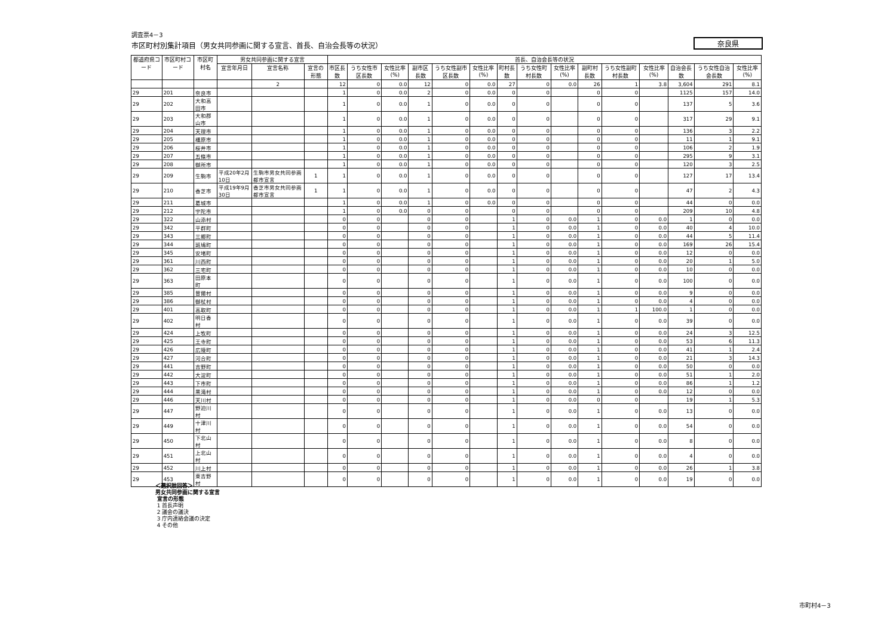調査票4－3
市区町村別集計項目（男女共同参画に関する宣言、首長、自治会長等の状況）
奈良県
| 都道府県コード | 市区町村コード | 市区町村名 | 男女共同参画に関する宣言 | | | 首長、自治会長等の状況 | | | | | | | | | | | | | | |
| --- | --- | --- | --- | --- | --- | --- | --- | --- | --- | --- | --- | --- | --- | --- | --- | --- | --- | --- | --- | --- |
| | | | 宣言年月日 | 宣言名称 | 宣言の形態 | 市区長数 | うち女性市区長数 | 女性比率(%) | 副市区長数 | うち女性副市区長数 | 女性比率(%) | 町村長数 | うち女性町村長数 | 女性比率(%) | 副町村長数 | うち女性副町村長数 | 女性比率(%) | 自治会長数 | うち女性自治会長数 | 女性比率(%) |
| | | | | 2 | | 12 | 0 | 0.0 | 12 | 0 | 0.0 | 27 | 0 | 0.0 | 26 | 1 | 3.8 | 3,604 | 291 | 8.1 |
| 29 | 201 | 奈良市 | | | | 1 | 0 | 0.0 | 2 | 0 | 0.0 | 0 | 0 | | 0 | 0 | | 1125 | 157 | 14.0 |
| 29 | 202 | 大和高田市 | | | | 1 | 0 | 0.0 | 1 | 0 | 0.0 | 0 | 0 | | 0 | 0 | | 137 | 5 | 3.6 |
| 29 | 203 | 大和郡山市 | | | | 1 | 0 | 0.0 | 1 | 0 | 0.0 | 0 | 0 | | 0 | 0 | | 317 | 29 | 9.1 |
| 29 | 204 | 天理市 | | | | 1 | 0 | 0.0 | 1 | 0 | 0.0 | 0 | 0 | | 0 | 0 | | 136 | 3 | 2.2 |
| 29 | 205 | 橿原市 | | | | 1 | 0 | 0.0 | 1 | 0 | 0.0 | 0 | 0 | | 0 | 0 | | 11 | 1 | 9.1 |
| 29 | 206 | 桜井市 | | | | 1 | 0 | 0.0 | 1 | 0 | 0.0 | 0 | 0 | | 0 | 0 | | 106 | 2 | 1.9 |
| 29 | 207 | 五條市 | | | | 1 | 0 | 0.0 | 1 | 0 | 0.0 | 0 | 0 | | 0 | 0 | | 295 | 9 | 3.1 |
| 29 | 208 | 御所市 | | | | 1 | 0 | 0.0 | 1 | 0 | 0.0 | 0 | 0 | | 0 | 0 | | 120 | 3 | 2.5 |
| 29 | 209 | 生駒市 | 平成20年2月10日 | 生駒市男女共同参画都市宣言 | 1 | 1 | 0 | 0.0 | 1 | 0 | 0.0 | 0 | 0 | | 0 | 0 | | 127 | 17 | 13.4 |
| 29 | 210 | 香芝市 | 平成19年9月30日 | 香芝市男女共同参画都市宣言 | 1 | 1 | 0 | 0.0 | 1 | 0 | 0.0 | 0 | 0 | | 0 | 0 | | 47 | 2 | 4.3 |
| 29 | 211 | 葛城市 | | | | 1 | 0 | 0.0 | 1 | 0 | 0.0 | 0 | 0 | | 0 | 0 | | 44 | 0 | 0.0 |
| 29 | 212 | 宇陀市 | | | | 1 | 0 | 0.0 | 0 | 0 | | 0 | 0 | | 0 | 0 | | 209 | 10 | 4.8 |
| 29 | 322 | 山添村 | | | | 0 | 0 | | 0 | 0 | | 1 | 0 | 0.0 | 1 | 0 | 0.0 | 1 | 0 | 0.0 |
| 29 | 342 | 平群町 | | | | 0 | 0 | | 0 | 0 | | 1 | 0 | 0.0 | 1 | 0 | 0.0 | 40 | 4 | 10.0 |
| 29 | 343 | 三郷町 | | | | 0 | 0 | | 0 | 0 | | 1 | 0 | 0.0 | 1 | 0 | 0.0 | 44 | 5 | 11.4 |
| 29 | 344 | 斑鳩町 | | | | 0 | 0 | | 0 | 0 | | 1 | 0 | 0.0 | 1 | 0 | 0.0 | 169 | 26 | 15.4 |
| 29 | 345 | 安堵町 | | | | 0 | 0 | | 0 | 0 | | 1 | 0 | 0.0 | 1 | 0 | 0.0 | 12 | 0 | 0.0 |
| 29 | 361 | 川西町 | | | | 0 | 0 | | 0 | 0 | | 1 | 0 | 0.0 | 1 | 0 | 0.0 | 20 | 1 | 5.0 |
| 29 | 362 | 三宅町 | | | | 0 | 0 | | 0 | 0 | | 1 | 0 | 0.0 | 1 | 0 | 0.0 | 10 | 0 | 0.0 |
| 29 | 363 | 田原本町 | | | | 0 | 0 | | 0 | 0 | | 1 | 0 | 0.0 | 1 | 0 | 0.0 | 100 | 0 | 0.0 |
| 29 | 385 | 曽爾村 | | | | 0 | 0 | | 0 | 0 | | 1 | 0 | 0.0 | 1 | 0 | 0.0 | 9 | 0 | 0.0 |
| 29 | 386 | 御杖村 | | | | 0 | 0 | | 0 | 0 | | 1 | 0 | 0.0 | 1 | 0 | 0.0 | 4 | 0 | 0.0 |
| 29 | 401 | 高取町 | | | | 0 | 0 | | 0 | 0 | | 1 | 0 | 0.0 | 1 | 1 | 100.0 | 1 | 0 | 0.0 |
| 29 | 402 | 明日香村 | | | | 0 | 0 | | 0 | 0 | | 1 | 0 | 0.0 | 1 | 0 | 0.0 | 39 | 0 | 0.0 |
| 29 | 424 | 上牧町 | | | | 0 | 0 | | 0 | 0 | | 1 | 0 | 0.0 | 1 | 0 | 0.0 | 24 | 3 | 12.5 |
| 29 | 425 | 王寺町 | | | | 0 | 0 | | 0 | 0 | | 1 | 0 | 0.0 | 1 | 0 | 0.0 | 53 | 6 | 11.3 |
| 29 | 426 | 広陵町 | | | | 0 | 0 | | 0 | 0 | | 1 | 0 | 0.0 | 1 | 0 | 0.0 | 41 | 1 | 2.4 |
| 29 | 427 | 河合町 | | | | 0 | 0 | | 0 | 0 | | 1 | 0 | 0.0 | 1 | 0 | 0.0 | 21 | 3 | 14.3 |
| 29 | 441 | 吉野町 | | | | 0 | 0 | | 0 | 0 | | 1 | 0 | 0.0 | 1 | 0 | 0.0 | 50 | 0 | 0.0 |
| 29 | 442 | 大淀町 | | | | 0 | 0 | | 0 | 0 | | 1 | 0 | 0.0 | 1 | 0 | 0.0 | 51 | 1 | 2.0 |
| 29 | 443 | 下市町 | | | | 0 | 0 | | 0 | 0 | | 1 | 0 | 0.0 | 1 | 0 | 0.0 | 86 | 1 | 1.2 |
| 29 | 444 | 黒滝村 | | | | 0 | 0 | | 0 | 0 | | 1 | 0 | 0.0 | 1 | 0 | 0.0 | 12 | 0 | 0.0 |
| 29 | 446 | 天川村 | | | | 0 | 0 | | 0 | 0 | | 1 | 0 | 0.0 | 0 | 0 | | 19 | 1 | 5.3 |
| 29 | 447 | 野迫川村 | | | | 0 | 0 | | 0 | 0 | | 1 | 0 | 0.0 | 1 | 0 | 0.0 | 13 | 0 | 0.0 |
| 29 | 449 | 十津川村 | | | | 0 | 0 | | 0 | 0 | | 1 | 0 | 0.0 | 1 | 0 | 0.0 | 54 | 0 | 0.0 |
| 29 | 450 | 下北山村 | | | | 0 | 0 | | 0 | 0 | | 1 | 0 | 0.0 | 1 | 0 | 0.0 | 8 | 0 | 0.0 |
| 29 | 451 | 上北山村 | | | | 0 | 0 | | 0 | 0 | | 1 | 0 | 0.0 | 1 | 0 | 0.0 | 4 | 0 | 0.0 |
| 29 | 452 | 川上村 | | | | 0 | 0 | | 0 | 0 | | 1 | 0 | 0.0 | 1 | 0 | 0.0 | 26 | 1 | 3.8 |
| 29 | 453 | 東吉野村 | | | | 0 | 0 | | 0 | 0 | | 1 | 0 | 0.0 | 1 | 0 | 0.0 | 19 | 0 | 0.0 |
＜選択肢回答＞
男女共同参画に関する宣言
宣言の形態
1 首長声明
2 議会の議決
3 庁内連絡会議の決定
4 その他
市町村4－3